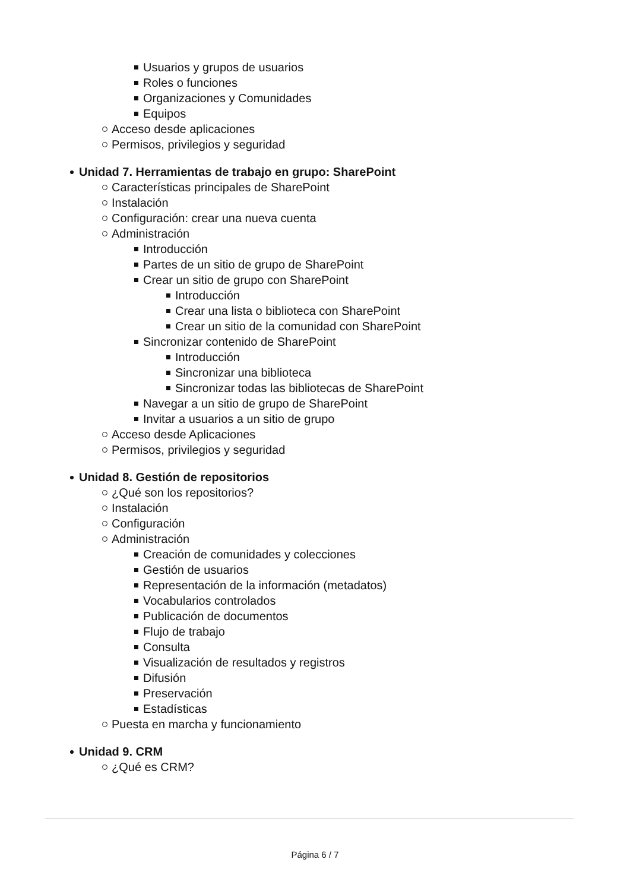Usuarios y grupos de usuarios
Roles o funciones
Organizaciones y Comunidades
Equipos
Acceso desde aplicaciones
Permisos, privilegios y seguridad
Unidad 7. Herramientas de trabajo en grupo: SharePoint
Características principales de SharePoint
Instalación
Configuración: crear una nueva cuenta
Administración
Introducción
Partes de un sitio de grupo de SharePoint
Crear un sitio de grupo con SharePoint
Introducción
Crear una lista o biblioteca con SharePoint
Crear un sitio de la comunidad con SharePoint
Sincronizar contenido de SharePoint
Introducción
Sincronizar una biblioteca
Sincronizar todas las bibliotecas de SharePoint
Navegar a un sitio de grupo de SharePoint
Invitar a usuarios a un sitio de grupo
Acceso desde Aplicaciones
Permisos, privilegios y seguridad
Unidad 8. Gestión de repositorios
¿Qué son los repositorios?
Instalación
Configuración
Administración
Creación de comunidades y colecciones
Gestión de usuarios
Representación de la información (metadatos)
Vocabularios controlados
Publicación de documentos
Flujo de trabajo
Consulta
Visualización de resultados y registros
Difusión
Preservación
Estadísticas
Puesta en marcha y funcionamiento
Unidad 9. CRM
¿Qué es CRM?
Página 6 / 7